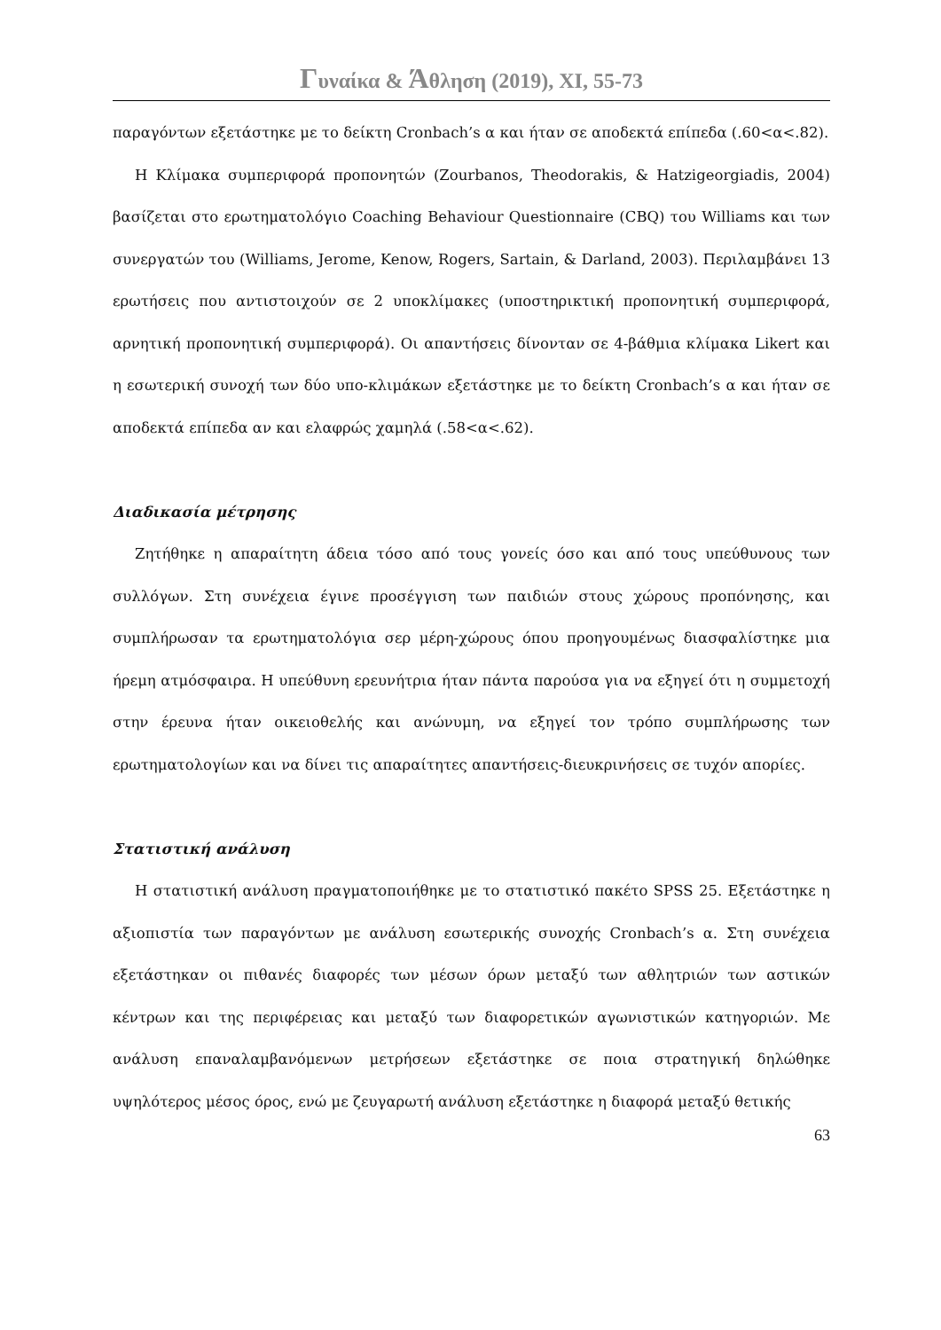Γυναίκα & Άθληση (2019), ΧΙ, 55-73
παραγόντων εξετάστηκε με το δείκτη Cronbach’s α και ήταν σε αποδεκτά επίπεδα (.60<α<.82).
Η Κλίμακα συμπεριφορά προπονητών (Zourbanos, Theodorakis, & Hatzigeorgiadis, 2004) βασίζεται στο ερωτηματολόγιο Coaching Behaviour Questionnaire (CBQ) του Williams και των συνεργατών του (Williams, Jerome, Kenow, Rogers, Sartain, & Darland, 2003). Περιλαμβάνει 13 ερωτήσεις που αντιστοιχούν σε 2 υποκλίμακες (υποστηρικτική προπονητική συμπεριφορά, αρνητική προπονητική συμπεριφορά). Οι απαντήσεις δίνονταν σε 4-βάθμια κλίμακα Likert και η εσωτερική συνοχή των δύο υπο-κλιμάκων εξετάστηκε με το δείκτη Cronbach’s α και ήταν σε αποδεκτά επίπεδα αν και ελαφρώς χαμηλά (.58<α<.62).
Διαδικασία μέτρησης
Ζητήθηκε η απαραίτητη άδεια τόσο από τους γονείς όσο και από τους υπεύθυνους των συλλόγων. Στη συνέχεια έγινε προσέγγιση των παιδιών στους χώρους προπόνησης, και συμπλήρωσαν τα ερωτηματολόγια σερ μέρη-χώρους όπου προηγουμένως διασφαλίστηκε μια ήρεμη ατμόσφαιρα. Η υπεύθυνη ερευνήτρια ήταν πάντα παρούσα για να εξηγεί ότι η συμμετοχή στην έρευνα ήταν οικειοθελής και ανώνυμη, να εξηγεί τον τρόπο συμπλήρωσης των ερωτηματολογίων και να δίνει τις απαραίτητες απαντήσεις-διευκρινήσεις σε τυχόν απορίες.
Στατιστική ανάλυση
Η στατιστική ανάλυση πραγματοποιήθηκε με το στατιστικό πακέτο SPSS 25. Εξετάστηκε η αξιοπιστία των παραγόντων με ανάλυση εσωτερικής συνοχής Cronbach’s α. Στη συνέχεια εξετάστηκαν οι πιθανές διαφορές των μέσων όρων μεταξύ των αθλητριών των αστικών κέντρων και της περιφέρειας και μεταξύ των διαφορετικών αγωνιστικών κατηγοριών. Με ανάλυση επαναλαμβανόμενων μετρήσεων εξετάστηκε σε ποια στρατηγική δηλώθηκε υψηλότερος μέσος όρος, ενώ με ζευγαρωτή ανάλυση εξετάστηκε η διαφορά μεταξύ θετικής
63